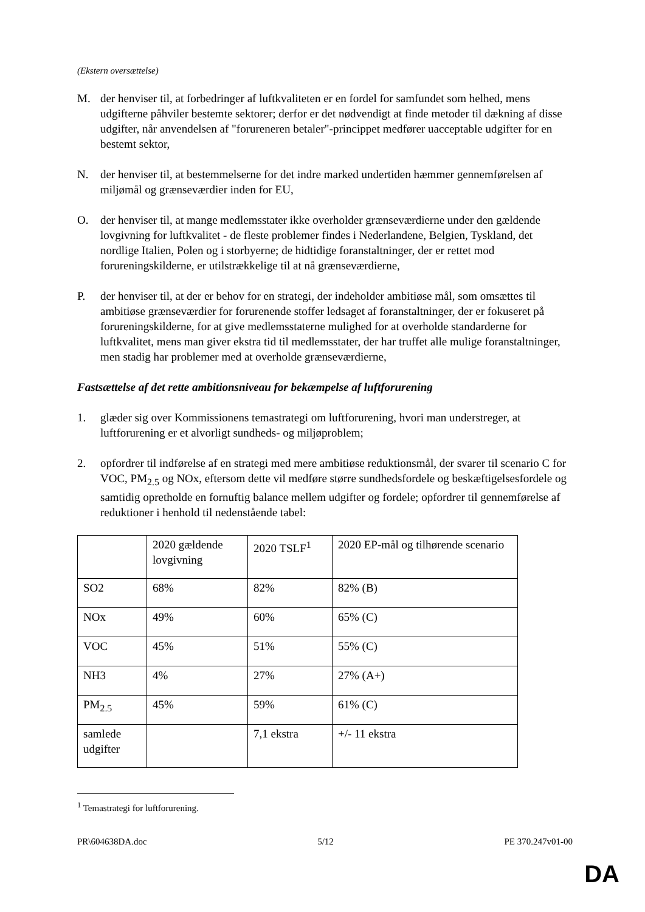(Ekstern oversættelse)
M. der henviser til, at forbedringer af luftkvaliteten er en fordel for samfundet som helhed, mens udgifterne påhviler bestemte sektorer; derfor er det nødvendigt at finde metoder til dækning af disse udgifter, når anvendelsen af "forureneren betaler"-princippet medfører uacceptable udgifter for en bestemt sektor,
N. der henviser til, at bestemmelserne for det indre marked undertiden hæmmer gennemførelsen af miljømål og grænseværdier inden for EU,
O. der henviser til, at mange medlemsstater ikke overholder grænseværdierne under den gældende lovgivning for luftkvalitet - de fleste problemer findes i Nederlandene, Belgien, Tyskland, det nordlige Italien, Polen og i storbyerne; de hidtidige foranstaltninger, der er rettet mod forureningskilderne, er utilstrækkelige til at nå grænseværdierne,
P. der henviser til, at der er behov for en strategi, der indeholder ambitiøse mål, som omsættes til ambitiøse grænseværdier for forurenende stoffer ledsaget af foranstaltninger, der er fokuseret på forureningskilderne, for at give medlemsstaterne mulighed for at overholde standarderne for luftkvalitet, mens man giver ekstra tid til medlemsstater, der har truffet alle mulige foranstaltninger, men stadig har problemer med at overholde grænseværdierne,
Fastsættelse af det rette ambitionsniveau for bekæmpelse af luftforurening
1. glæder sig over Kommissionens temastrategi om luftforurening, hvori man understreger, at luftforurening er et alvorligt sundheds- og miljøproblem;
2. opfordrer til indførelse af en strategi med mere ambitiøse reduktionsmål, der svarer til scenario C for VOC, PM<sub>2.5</sub> og NOx, eftersom dette vil medføre større sundhedsfordele og beskæftigelsesfordele og samtidig opretholde en fornuftig balance mellem udgifter og fordele; opfordrer til gennemførelse af reduktioner i henhold til nedenstående tabel:
| | 2020 gældende lovgivning | 2020 TSLF<sup>1</sup> | 2020 EP-mål og tilhørende scenario |
| SO2 | 68% | 82% | 82% (B) |
| NOx | 49% | 60% | 65% (C) |
| VOC | 45% | 51% | 55% (C) |
| NH3 | 4% | 27% | 27% (A+) |
| PM<sub>2.5</sub> | 45% | 59% | 61% (C) |
| samlede udgifter | | 7,1 ekstra | +/- 11 ekstra |
<sup>1</sup> Temastrategi for luftforurening.
PR\604638DA.doc 5/12 PE 370.247v01-00
DA